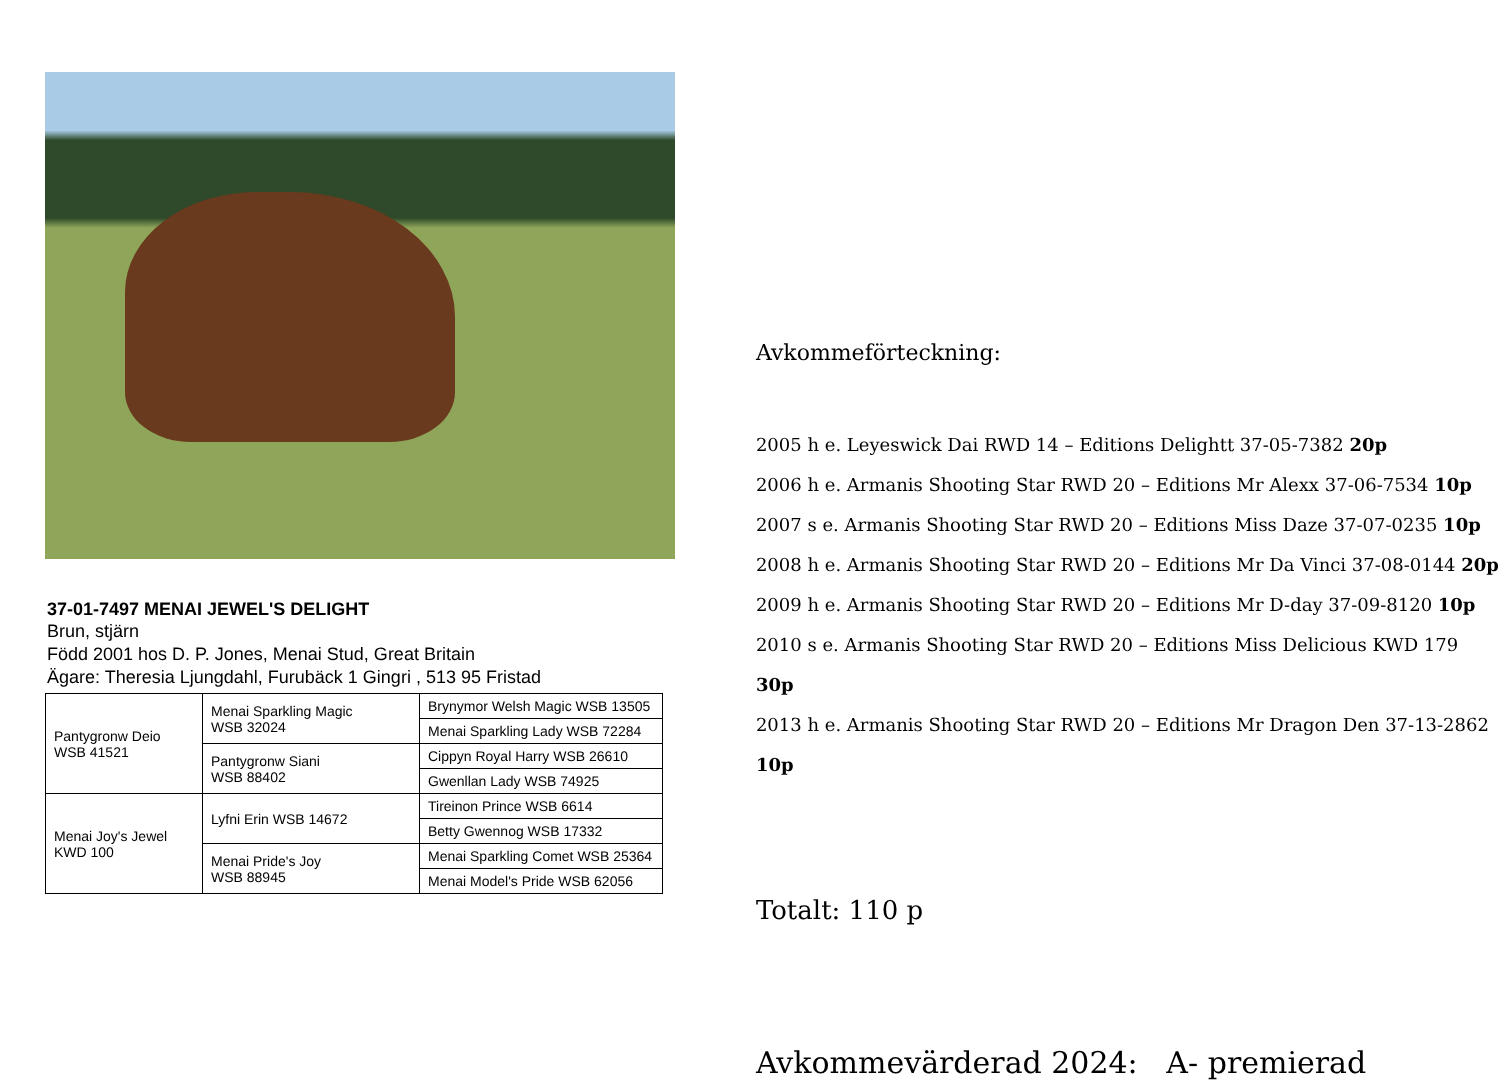37-01-7497 MENAI JEWEL'S DELIGHT
Brun, stjärn
Född 2001 hos D. P. Jones, Menai Stud, Great Britain
Ägare: Theresia Ljungdahl, Furubäck 1 Gingri , 513 95 Fristad
| Pantygronw Deio WSB 41521 | Menai Sparkling Magic WSB 32024 | Brynymor Welsh Magic WSB 13505 |
| | | Menai Sparkling Lady WSB 72284 |
| | Pantygronw Siani WSB 88402 | Cippyn Royal Harry WSB 26610 |
| | | Gwenllan Lady WSB 74925 |
| Menai Joy's Jewel KWD 100 | Lyfni Erin WSB 14672 | Tireinon Prince WSB 6614 |
| | | Betty Gwennog WSB 17332 |
| | Menai Pride's Joy WSB 88945 | Menai Sparkling Comet WSB 25364 |
| | | Menai Model's Pride WSB 62056 |
Avkommeförteckning:
2005 h e. Leyeswick Dai RWD 14 – Editions Delightt 37-05-7382 20p
2006 h e. Armanis Shooting Star RWD 20 – Editions Mr Alexx 37-06-7534 10p
2007 s e. Armanis Shooting Star RWD 20 – Editions Miss Daze 37-07-0235 10p
2008 h e. Armanis Shooting Star RWD 20 – Editions Mr Da Vinci 37-08-0144 20p
2009 h e. Armanis Shooting Star RWD 20 – Editions Mr D-day 37-09-8120 10p
2010 s e. Armanis Shooting Star RWD 20 – Editions Miss Delicious KWD 179 30p
2013 h e. Armanis Shooting Star RWD 20 – Editions Mr Dragon Den 37-13-2862 10p
Totalt: 110 p
Avkommevärderad 2024: A- premierad